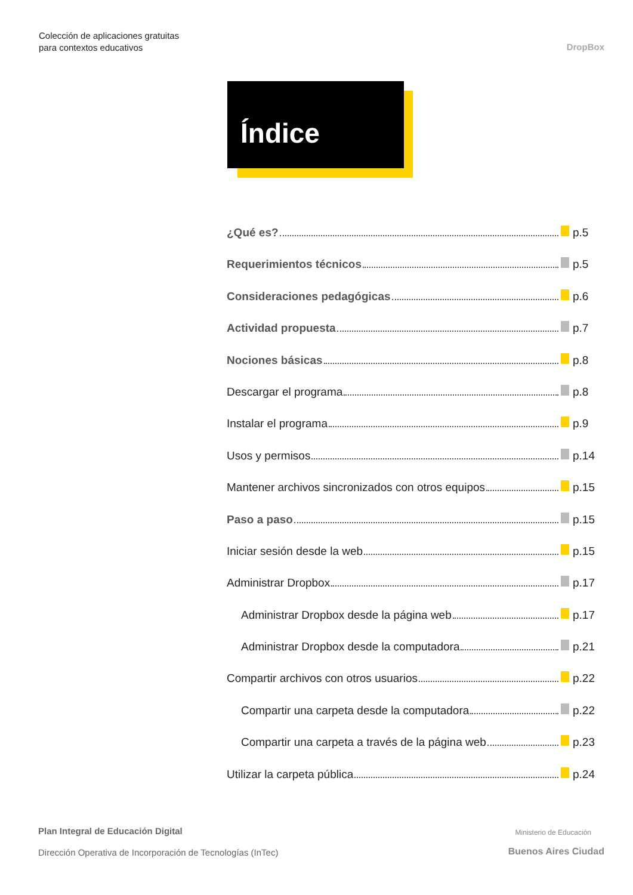Colección de aplicaciones gratuitas
para contextos educativos
DropBox
Índice
¿Qué es? p.5
Requerimientos técnicos p.5
Consideraciones pedagógicas p.6
Actividad propuesta p.7
Nociones básicas p.8
Descargar el programa p.8
Instalar el programa p.9
Usos y permisos p.14
Mantener archivos sincronizados con otros equipos p.15
Paso a paso p.15
Iniciar sesión desde la web p.15
Administrar Dropbox p.17
Administrar Dropbox desde la página web p.17
Administrar Dropbox desde la computadora p.21
Compartir archivos con otros usuarios p.22
Compartir una carpeta desde la computadora p.22
Compartir una carpeta a través de la página web p.23
Utilizar la carpeta pública p.24
Plan Integral de Educación Digital
Dirección Operativa de Incorporación de Tecnologías (InTec)
Ministerio de Educación
Buenos Aires Ciudad